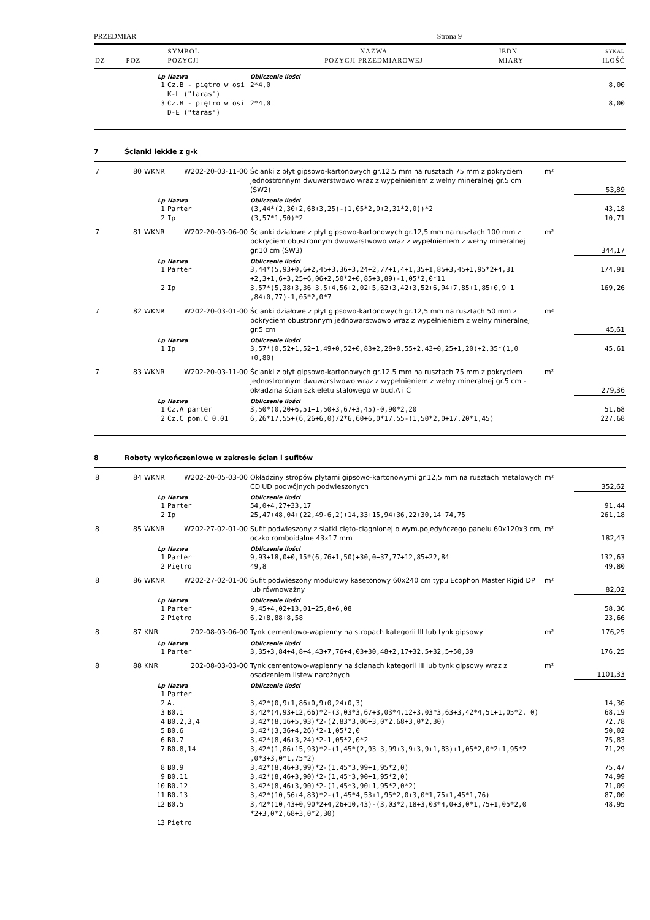PRZEDMIAR Strona 9
| | | SYMBOL | NAZWA | JEDN | SYKAL |
| DZ | POZ | POZYCJI | POZYCJI PRZEDMIAROWEJ | MIARY | ILOŚĆ |
| | | Lp | Nazwa | Obliczenie ilości | | |
| | | 1 | Cz.B - piętro w osi K-L ("taras") | 2*4,0 | | 8,00 |
| | | 3 | Cz.B - piętro w osi D-E ("taras") | 2*4,0 | | 8,00 |
| 7 | Ścianki lekkie z g-k | | | | | |
| 7 | 80 | WKNR | W202-20-03-11-00 | Ścianki z płyt gipsowo-kartonowych gr.12,5 mm na rusztach 75 mm z pokryciem jednostronnym dwuwarstwowo wraz z wypełnieniem z wełny mineralnej gr.5 cm (SW2) | m² | 53,89 |
| | | Lp | Nazwa | Obliczenie ilości | | |
| | | 1 | Parter | (3,44*(2,30+2,68+3,25)-(1,05*2,0+2,31*2,0))*2 | | 43,18 |
| | | 2 | Ip | (3,57*1,50)*2 | | 10,71 |
| 7 | 81 | WKNR | W202-20-03-06-00 | Ścianki działowe z płyt gipsowo-kartonowych gr.12,5 mm na rusztach 100 mm z pokryciem obustronnym dwuwarstwowo wraz z wypełnieniem z wełny mineralnej gr.10 cm (SW3) | m² | 344,17 |
| | | Lp | Nazwa | Obliczenie ilości | | |
| | | 1 | Parter | 3,44*(5,93+0,6+2,45+3,36+3,24+2,77+1,4+1,35+1,85+3,45+1,95*2+4,31 +2,3+1,6+3,25+6,06+2,50*2+0,85+3,89)-1,05*2,0*11 | | 174,91 |
| | | 2 | Ip | 3,57*(5,38+3,36+3,5+4,56+2,02+5,62+3,42+3,52+6,94+7,85+1,85+0,9+1 ,84+0,77)-1,05*2,0*7 | | 169,26 |
| 7 | 82 | WKNR | W202-20-03-01-00 | Ścianki działowe z płyt gipsowo-kartonowych gr.12,5 mm na rusztach 50 mm z pokryciem obustronnym jednowarstwowo wraz z wypełnieniem z wełny mineralnej gr.5 cm | m² | 45,61 |
| | | Lp | Nazwa | Obliczenie ilości | | |
| | | 1 | Ip | 3,57*(0,52+1,52+1,49+0,52+0,83+2,28+0,55+2,43+0,25+1,20)+2,35*(1,0 +0,80) | | 45,61 |
| 7 | 83 | WKNR | W202-20-03-11-00 | Ścianki z płyt gipsowo-kartonowych gr.12,5 mm na rusztach 75 mm z pokryciem jednostronnym dwuwarstwowo wraz z wypełnieniem z wełny mineralnej gr.5 cm - okładzina ścian szkieletu stalowego w bud.A i C | m² | 279,36 |
| | | Lp | Nazwa | Obliczenie ilości | | |
| | | 1 | Cz.A parter | 3,50*(0,20+6,51+1,50+3,67+3,45)-0,90*2,20 | | 51,68 |
| | | 2 | Cz.C pom.C 0.01 | 6,26*17,55+(6,26+6,0)/2*6,60+6,0*17,55-(1,50*2,0+17,20*1,45) | | 227,68 |
| 8 | Roboty wykończeniowe w zakresie ścian i sufitów | | | | | |
| 8 | 84 | WKNR | W202-20-05-03-00 | Okładziny stropów płytami gipsowo-kartonowymi gr.12,5 mm na rusztach metalowych CDiUD podwójnych podwieszonych | m² | 352,62 |
| | | Lp | Nazwa | Obliczenie ilości | | |
| | | 1 | Parter | 54,0+4,27+33,17 | | 91,44 |
| | | 2 | Ip | 25,47+48,04+(22,49-6,2)+14,33+15,94+36,22+30,14+74,75 | | 261,18 |
| 8 | 85 | WKNR | W202-27-02-01-00 | Sufit podwieszony z siatki cięto-ciągnionej o wym.pojedyńczego panelu 60x120x3 cm, oczko romboidalne 43x17 mm | m² | 182,43 |
| | | Lp | Nazwa | Obliczenie ilości | | |
| | | 1 | Parter | 9,93+18,0+0,15*(6,76+1,50)+30,0+37,77+12,85+22,84 | | 132,63 |
| | | 2 | Piętro | 49,8 | | 49,80 |
| 8 | 86 | WKNR | W202-27-02-01-00 | Sufit podwieszony modułowy kasetonowy 60x240 cm typu Ecophon Master Rigid DP lub równoważny | m² | 82,02 |
| | | Lp | Nazwa | Obliczenie ilości | | |
| | | 1 | Parter | 9,45+4,02+13,01+25,8+6,08 | | 58,36 |
| | | 2 | Piętro | 6,2+8,88+8,58 | | 23,66 |
| 8 | 87 | KNR | 202-08-03-06-00 | Tynk cementowo-wapienny na stropach kategorii III lub tynk gipsowy | m² | 176,25 |
| | | Lp | Nazwa | Obliczenie ilości | | |
| | | 1 | Parter | 3,35+3,84+4,8+4,43+7,76+4,03+30,48+2,17+32,5+32,5+50,39 | | 176,25 |
| 8 | 88 | KNR | 202-08-03-03-00 | Tynk cementowo-wapienny na ścianach kategorii III lub tynk gipsowy wraz z osadzeniem listew narożnych | m² | 1101,33 |
| | | Lp | Nazwa | Obliczenie ilości | | |
| | | 1 | Parter | | | |
| | | 2 | A. | 3,42*(0,9+1,86+0,9+0,24+0,3) | | 14,36 |
| | | 3 | B0.1 | 3,42*(4,93+12,66)*2-(3,03*3,67+3,03*4,12+3,03*3,63+3,42*4,51+1,05*2, 0) | | 68,19 |
| | | 4 | B0.2,3,4 | 3,42*(8,16+5,93)*2-(2,83*3,06+3,0*2,68+3,0*2,30) | | 72,78 |
| | | 5 | B0.6 | 3,42*(3,36+4,26)*2-1,05*2,0 | | 50,02 |
| | | 6 | B0.7 | 3,42*(8,46+3,24)*2-1,05*2,0*2 | | 75,83 |
| | | 7 | B0.8,14 | 3,42*(1,86+15,93)*2-(1,45*(2,93+3,99+3,9+3,9+1,83)+1,05*2,0*2+1,95*2 ,0*3+3,0*1,75*2) | | 71,29 |
| | | 8 | B0.9 | 3,42*(8,46+3,99)*2-(1,45*3,99+1,95*2,0) | | 75,47 |
| | | 9 | B0.11 | 3,42*(8,46+3,90)*2-(1,45*3,90+1,95*2,0) | | 74,99 |
| | | 10 | B0.12 | 3,42*(8,46+3,90)*2-(1,45*3,90+1,95*2,0*2) | | 71,09 |
| | | 11 | B0.13 | 3,42*(10,56+4,83)*2-(1,45*4,53+1,95*2,0+3,0*1,75+1,45*1,76) | | 87,00 |
| | | 12 | B0.5 | 3,42*(10,43+0,90*2+4,26+10,43)-(3,03*2,18+3,03*4,0+3,0*1,75+1,05*2,0 *2+3,0*2,68+3,0*2,30) | | 48,95 |
| | | 13 | Piętro | | | |